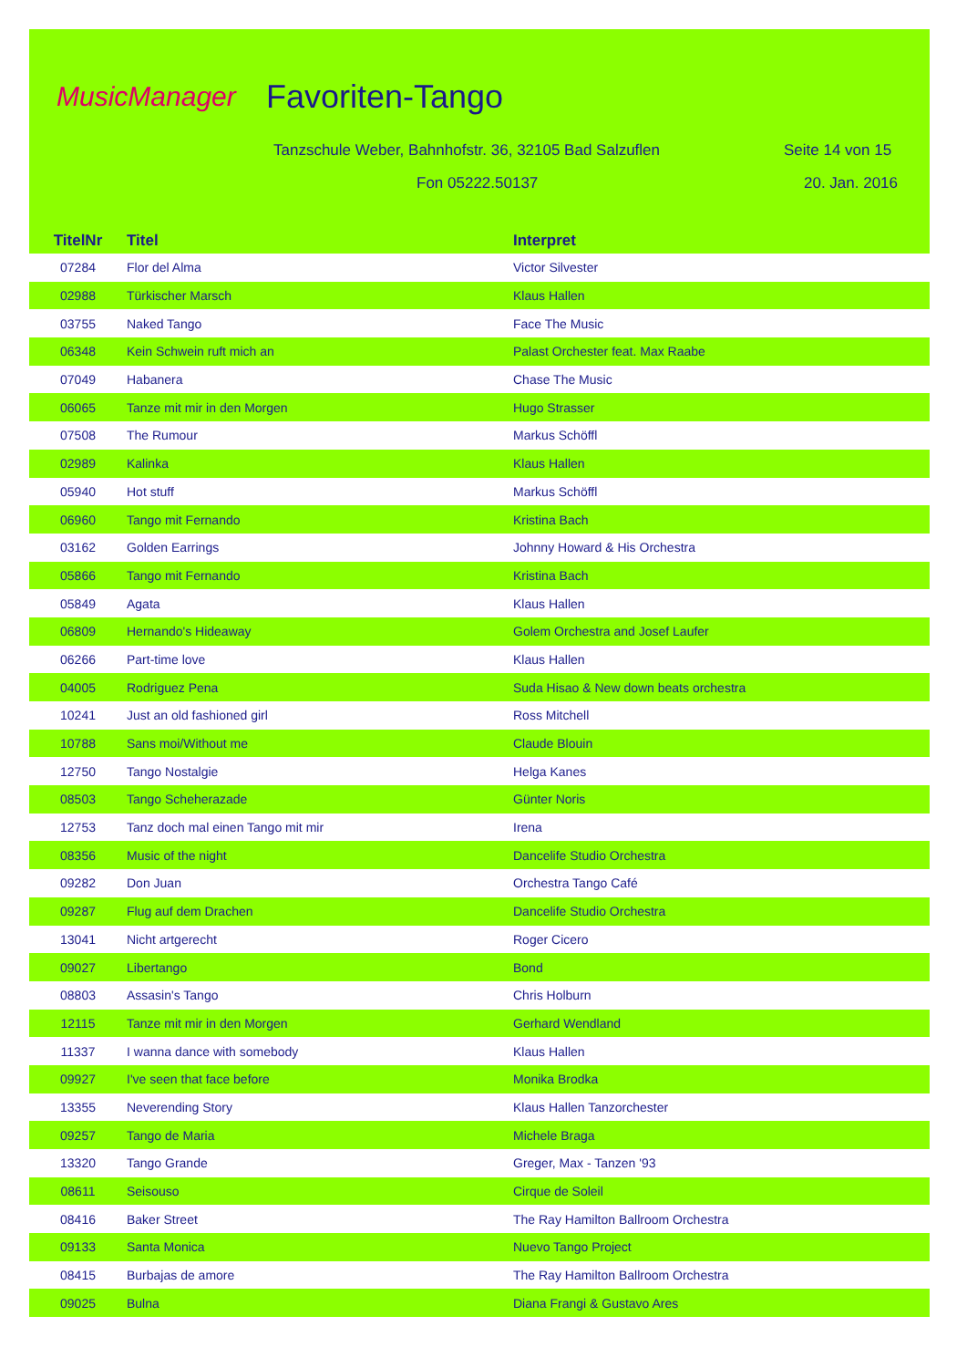MusicManager
Favoriten-Tango
Tanzschule Weber, Bahnhofstr. 36, 32105 Bad Salzuflen Seite 14 von 15
Fon 05222.50137 20. Jan. 2016
| TitelNr | Titel | Interpret |
| --- | --- | --- |
| 07284 | Flor del Alma | Victor Silvester |
| 02988 | Türkischer Marsch | Klaus Hallen |
| 03755 | Naked Tango | Face The Music |
| 06348 | Kein Schwein ruft mich an | Palast Orchester feat. Max Raabe |
| 07049 | Habanera | Chase The Music |
| 06065 | Tanze mit mir in den Morgen | Hugo Strasser |
| 07508 | The Rumour | Markus Schöffl |
| 02989 | Kalinka | Klaus Hallen |
| 05940 | Hot stuff | Markus Schöffl |
| 06960 | Tango mit Fernando | Kristina Bach |
| 03162 | Golden Earrings | Johnny Howard & His Orchestra |
| 05866 | Tango mit Fernando | Kristina Bach |
| 05849 | Agata | Klaus Hallen |
| 06809 | Hernando's Hideaway | Golem Orchestra and Josef Laufer |
| 06266 | Part-time love | Klaus Hallen |
| 04005 | Rodriguez Pena | Suda Hisao & New down beats orchestra |
| 10241 | Just an old fashioned girl | Ross Mitchell |
| 10788 | Sans moi/Without me | Claude Blouin |
| 12750 | Tango Nostalgie | Helga Kanes |
| 08503 | Tango Scheherazade | Günter Noris |
| 12753 | Tanz doch mal einen Tango mit mir | Irena |
| 08356 | Music of the night | Dancelife Studio Orchestra |
| 09282 | Don Juan | Orchestra Tango Café |
| 09287 | Flug auf dem Drachen | Dancelife Studio Orchestra |
| 13041 | Nicht artgerecht | Roger Cicero |
| 09027 | Libertango | Bond |
| 08803 | Assasin's Tango | Chris Holburn |
| 12115 | Tanze mit mir in den Morgen | Gerhard Wendland |
| 11337 | I wanna dance with somebody | Klaus Hallen |
| 09927 | I've seen that face before | Monika Brodka |
| 13355 | Neverending Story | Klaus Hallen Tanzorchester |
| 09257 | Tango de Maria | Michele Braga |
| 13320 | Tango Grande | Greger, Max - Tanzen '93 |
| 08611 | Seisouso | Cirque de Soleil |
| 08416 | Baker Street | The Ray Hamilton Ballroom Orchestra |
| 09133 | Santa Monica | Nuevo Tango Project |
| 08415 | Burbajas de amore | The Ray Hamilton Ballroom Orchestra |
| 09025 | Bulna | Diana Frangi & Gustavo Ares |